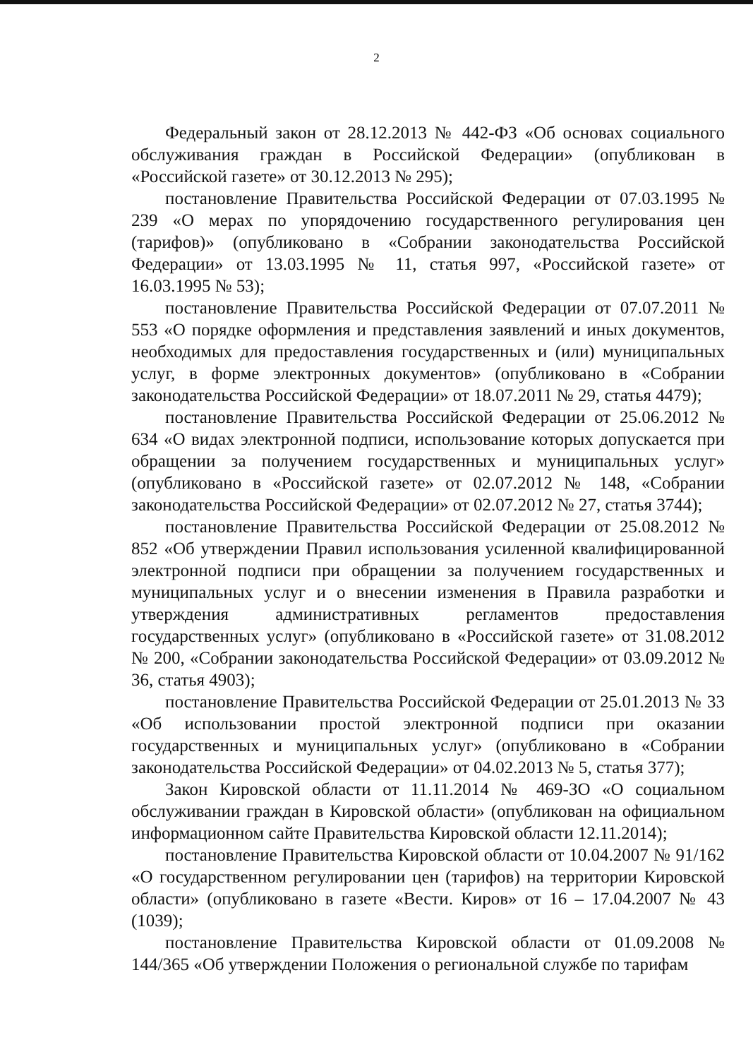2
Федеральный закон от 28.12.2013 № 442-ФЗ «Об основах социального обслуживания граждан в Российской Федерации» (опубликован в «Российской газете» от 30.12.2013 № 295);
постановление Правительства Российской Федерации от 07.03.1995 № 239 «О мерах по упорядочению государственного регулирования цен (тарифов)» (опубликовано в «Собрании законодательства Российской Федерации» от 13.03.1995 № 11, статья 997, «Российской газете» от 16.03.1995 № 53);
постановление Правительства Российской Федерации от 07.07.2011 № 553 «О порядке оформления и представления заявлений и иных документов, необходимых для предоставления государственных и (или) муниципальных услуг, в форме электронных документов» (опубликовано в «Собрании законодательства Российской Федерации» от 18.07.2011 № 29, статья 4479);
постановление Правительства Российской Федерации от 25.06.2012 № 634 «О видах электронной подписи, использование которых допускается при обращении за получением государственных и муниципальных услуг» (опубликовано в «Российской газете» от 02.07.2012 № 148, «Собрании законодательства Российской Федерации» от 02.07.2012 № 27, статья 3744);
постановление Правительства Российской Федерации от 25.08.2012 № 852 «Об утверждении Правил использования усиленной квалифицированной электронной подписи при обращении за получением государственных и муниципальных услуг и о внесении изменения в Правила разработки и утверждения административных регламентов предоставления государственных услуг» (опубликовано в «Российской газете» от 31.08.2012 № 200, «Собрании законодательства Российской Федерации» от 03.09.2012 № 36, статья 4903);
постановление Правительства Российской Федерации от 25.01.2013 № 33 «Об использовании простой электронной подписи при оказании государственных и муниципальных услуг» (опубликовано в «Собрании законодательства Российской Федерации» от 04.02.2013 № 5, статья 377);
Закон Кировской области от 11.11.2014 № 469-ЗО «О социальном обслуживании граждан в Кировской области» (опубликован на официальном информационном сайте Правительства Кировской области 12.11.2014);
постановление Правительства Кировской области от 10.04.2007 № 91/162 «О государственном регулировании цен (тарифов) на территории Кировской области» (опубликовано в газете «Вести. Киров» от 16 – 17.04.2007 № 43 (1039);
постановление Правительства Кировской области от 01.09.2008 № 144/365 «Об утверждении Положения о региональной службе по тарифам